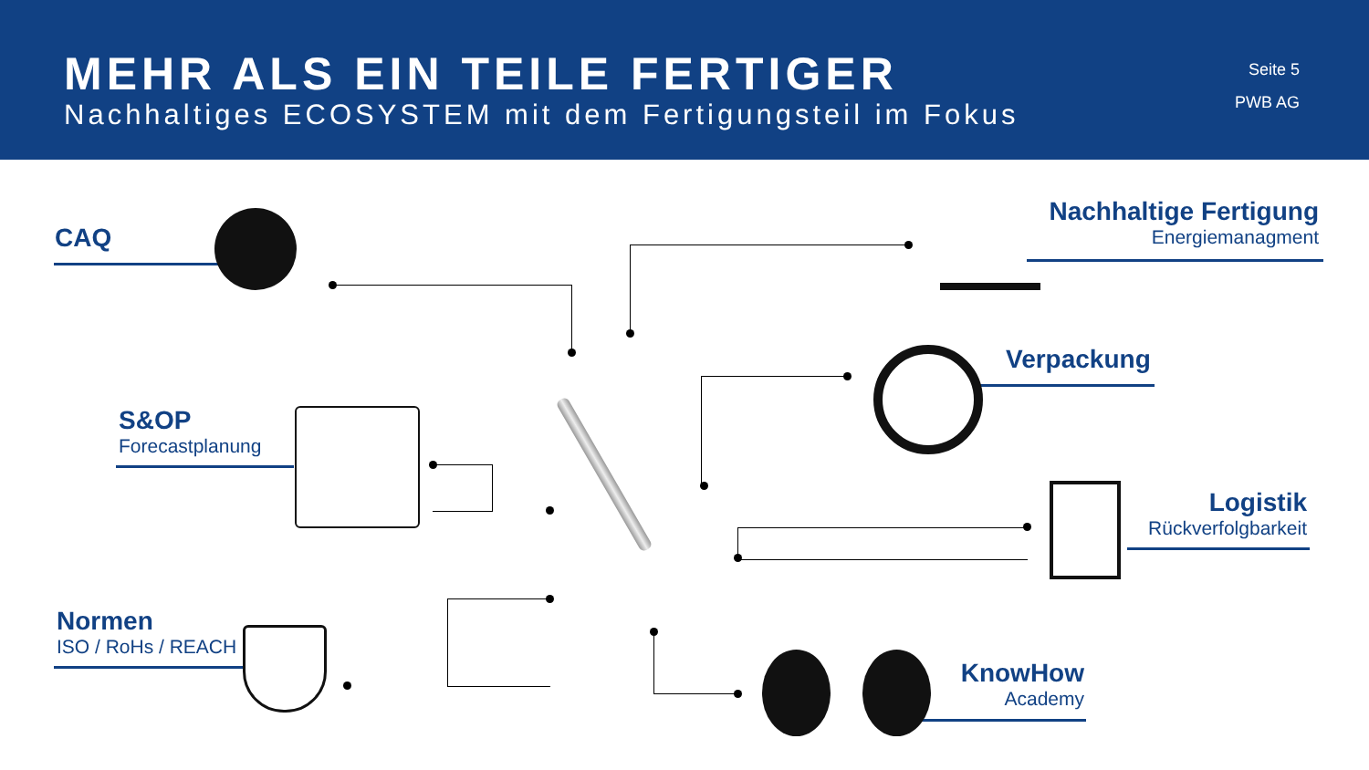MEHR ALS EIN TEILE FERTIGER
Nachhaltiges ECOSYSTEM mit dem Fertigungsteil im Fokus
Seite 5
PWB AG
CAQ
S&OP
Forecastplanung
Normen
ISO / RoHs / REACH
Nachhaltige Fertigung
Energiemanagment
Verpackung
Logistik
Rückverfolgbarkeit
KnowHow
Academy